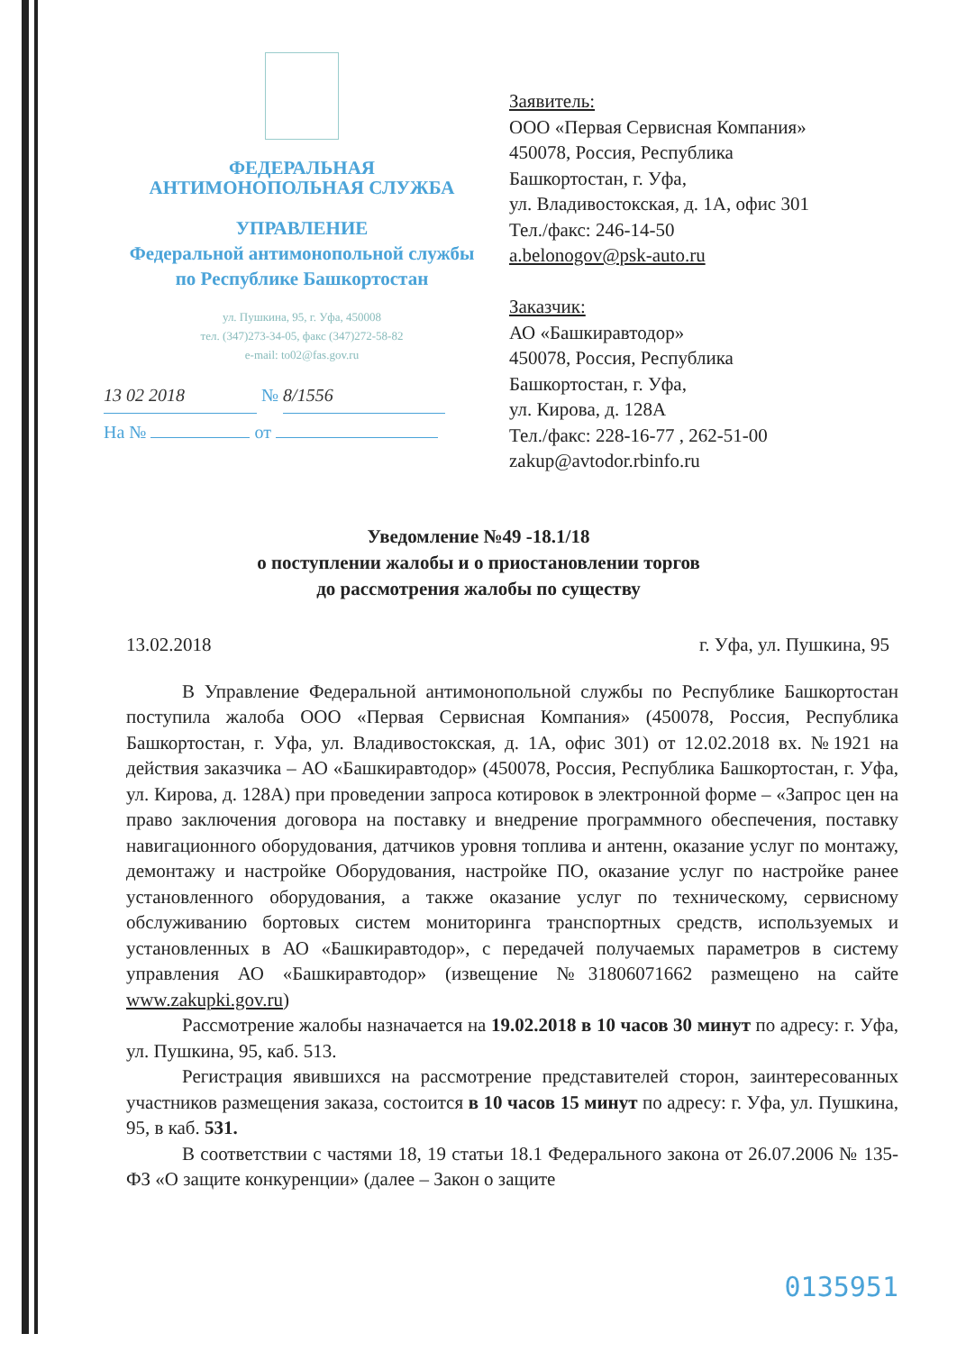ФЕДЕРАЛЬНАЯ
АНТИМОНОПОЛЬНАЯ СЛУЖБА
УПРАВЛЕНИЕ
Федеральной антимонопольной службы
по Республике Башкортостан
ул. Пушкина, 95, г. Уфа, 450008
тел. (347)273-34-05, факс (347)272-58-82
e-mail: to02@fas.gov.ru
13 02 2018 № 8/1556
На № от
Заявитель:
ООО «Первая Сервисная Компания»
450078, Россия, Республика
Башкортостан, г. Уфа,
ул. Владивостокская, д. 1А, офис 301
Тел./факс: 246-14-50
a.belonogov@psk-auto.ru
Заказчик:
АО «Башкиравтодор»
450078, Россия, Республика
Башкортостан, г. Уфа,
ул. Кирова, д. 128А
Тел./факс: 228-16-77 , 262-51-00
zakup@avtodor.rbinfo.ru
Уведомление №49 -18.1/18
о поступлении жалобы и о приостановлении торгов
до рассмотрения жалобы по существу
13.02.2018 г. Уфа, ул. Пушкина, 95
В Управление Федеральной антимонопольной службы по Республике Башкортостан поступила жалоба ООО «Первая Сервисная Компания» (450078, Россия, Республика Башкортостан, г. Уфа, ул. Владивостокская, д. 1А, офис 301) от 12.02.2018 вх. №1921 на действия заказчика – АО «Башкиравтодор» (450078, Россия, Республика Башкортостан, г. Уфа, ул. Кирова, д. 128А) при проведении запроса котировок в электронной форме – «Запрос цен на право заключения договора на поставку и внедрение программного обеспечения, поставку навигационного оборудования, датчиков уровня топлива и антенн, оказание услуг по монтажу, демонтажу и настройке Оборудования, настройке ПО, оказание услуг по настройке ранее установленного оборудования, а также оказание услуг по техническому, сервисному обслуживанию бортовых систем мониторинга транспортных средств, используемых и установленных в АО «Башкиравтодор», с передачей получаемых параметров в систему управления АО «Башкиравтодор» (извещение №31806071662 размещено на сайте www.zakupki.gov.ru)
Рассмотрение жалобы назначается на 19.02.2018 в 10 часов 30 минут по адресу: г. Уфа, ул. Пушкина, 95, каб. 513.
Регистрация явившихся на рассмотрение представителей сторон, заинтересованных участников размещения заказа, состоится в 10 часов 15 минут по адресу: г. Уфа, ул. Пушкина, 95, в каб. 531.
В соответствии с частями 18, 19 статьи 18.1 Федерального закона от 26.07.2006 № 135-ФЗ «О защите конкуренции» (далее – Закон о защите
0135951